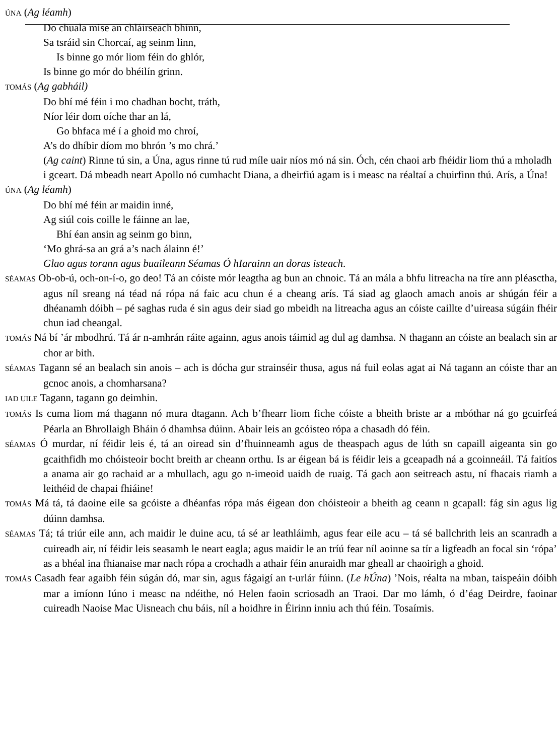ÚNA (Ag léamh)
Do chuala mise an chláirseach bhinn,
Sa tsráid sin Chorcaí, ag seinm linn,
Is binne go mór liom féin do ghlór,
Is binne go mór do bhéilín grinn.
TOMÁS (Ag gabháil)
Do bhí mé féin i mo chadhan bocht, tráth,
Níor léir dom oíche thar an lá,
Go bhfaca mé í a ghoid mo chroí,
A’s do dhíbir díom mo bhrón ’s mo chrá.’
(Ag caint) Rinne tú sin, a Úna, agus rinne tú rud míle uair níos mó ná sin. Óch, cén chaoi arb fhéidir liom thú a mholadh i gceart. Dá mbeadh neart Apollo nó cumhacht Diana, a dheirfiú agam is i measc na réaltaí a chuirfinn thú. Arís, a Úna!
ÚNA (Ag léamh)
Do bhí mé féin ar maidin inné,
Ag siúl cois coille le fáinne an lae,
Bhí éan ansin ag seinm go binn,
‘Mo ghrá-sa an grá a’s nach álainn é!’
Glao agus torann agus buaileann Séamas Ó hIarainn an doras isteach.
SÉAMAS Ob-ob-ú, och-on-í-o, go deo! Tá an cóiste mór leagtha ag bun an chnoic. Tá an mála a bhfu litreacha na tíre ann pléasctha, agus níl sreang ná téad ná rópa ná faic acu chun é a cheang arís. Tá siad ag glaoch amach anois ar shúgán féir a dhéanamh dóibh – pé saghas ruda é sin agus deir siad go mbeidh na litreacha agus an cóiste caillte d’uireasa súgáin fhéir chun iad cheangal.
TOMÁS Ná bí ’ár mbodhrú. Tá ár n-amhrán ráite againn, agus anois táimid ag dul ag damhsa. N thagann an cóiste an bealach sin ar chor ar bith.
SÉAMAS Tagann sé an bealach sin anois – ach is dócha gur strainséir thusa, agus ná fuil eolas agat ai Ná tagann an cóiste thar an gcnoc anois, a chomharsana?
IAD UILE Tagann, tagann go deimhin.
TOMÁS Is cuma liom má thagann nó mura dtagann. Ach b’fhearr liom fiche cóiste a bheith briste ar a mbóthar ná go gcuirfeá Péarla an Bhrollaigh Bháin ó dhamhsa dúinn. Abair leis an gcóisteo rópa a chasadh dó féin.
SÉAMAS Ó murdar, ní féidir leis é, tá an oiread sin d’fhuinneamh agus de theaspach agus de lúth sn capaill aigeanta sin go gcaithfidh mo chóisteoir bocht breith ar cheann orthu. Is ar éigean bá is féidir leis a gceapadh ná a gcoinneáil. Tá faitíos a anama air go rachaid ar a mhullach, agu go n-imeoid uaidh de ruaig. Tá gach aon seitreach astu, ní fhacais riamh a leithéid de chapai fhiáine!
TOMÁS Má tá, tá daoine eile sa gcóiste a dhéanfas rópa más éigean don chóisteoir a bheith ag ceann n gcapall: fág sin agus lig dúinn damhsa.
SÉAMAS Tá; tá triúr eile ann, ach maidir le duine acu, tá sé ar leathláimh, agus fear eile acu – tá sé ballchrith leis an scanradh a cuireadh air, ní féidir leis seasamh le neart eagla; agus maidir le an tríú fear níl aoinne sa tír a ligfeadh an focal sin ‘rópa’ as a bhéal ina fhianaise mar nach rópa a crochadh a athair féin anuraidh mar gheall ar chaoirigh a ghoid.
TOMÁS Casadh fear agaibh féin súgán dó, mar sin, agus fágaigí an t-urlár fúinn. (Le hÚna) ’Nois, réalta na mban, taispeáin dóibh mar a imíonn Iúno i measc na ndéithe, nó Helen faoin scriosadh an Traoi. Dar mo lámh, ó d’éag Deirdre, faoinar cuireadh Naoise Mac Uisneach chu báis, níl a hoidhre in Éirinn inniu ach thú féin. Tosaímis.